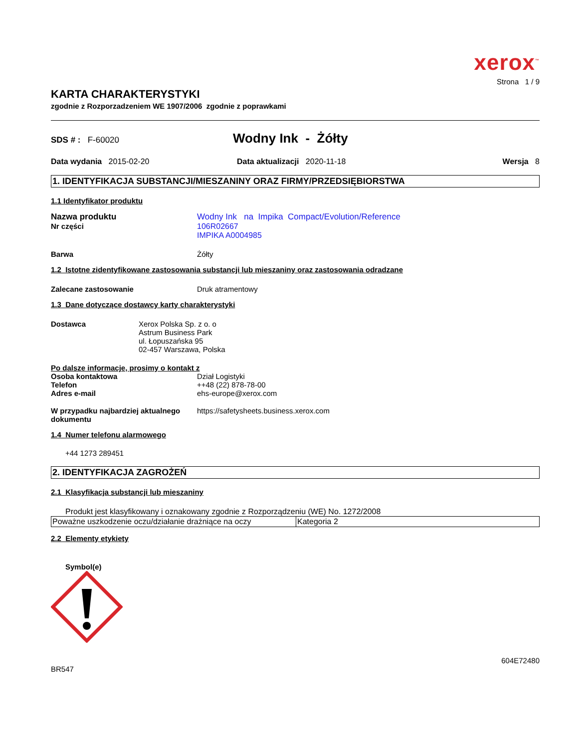xerox<sup>™</sup>
Strona 1 / 9
KARTA CHARAKTERYSTYKI
zgodnie z Rozporzadzeniem WE 1907/2006 zgodnie z poprawkami
SDS # : F-60020
Wodny Ink - Żółty
Data wydania 2015-02-20 Data aktualizacji 2020-11-18 Wersja 8
1. IDENTYFIKACJA SUBSTANCJI/MIESZANINY ORAZ FIRMY/PRZEDSIĘBIORSTWA
1.1 Identyfikator produktu
Nazwa produktu Wodny Ink na Impika Compact/Evolution/Reference
Nr części 106R02667
IMPIKA A0004985
Barwa Żółty
1.2 Istotne zidentyfikowane zastosowania substancji lub mieszaniny oraz zastosowania odradzane
Zalecane zastosowanie Druk atramentowy
1.3 Dane dotyczące dostawcy karty charakterystyki
Dostawca Xerox Polska Sp. z o. o
Astrum Business Park
ul. Łopuszańska 95
02-457 Warszawa, Polska
Po dalsze informacje, prosimy o kontakt z
Osoba kontaktowa Dział Logistyki
Telefon ++48 (22) 878-78-00
Adres e-mail ehs-europe@xerox.com
W przypadku najbardziej aktualnego dokumentu
https://safetysheets.business.xerox.com
1.4 Numer telefonu alarmowego
+44 1273 289451
2. IDENTYFIKACJA ZAGROŻEŃ
2.1 Klasyfikacja substancji lub mieszaniny
Produkt jest klasyfikowany i oznakowany zgodnie z Rozporządzeniu (WE) No. 1272/2008
| Poważne uszkodzenie oczu/działanie drażniące na oczy | Kategoria 2 |
2.2 Elementy etykiety
Symbol(e)
604E72480
BR547